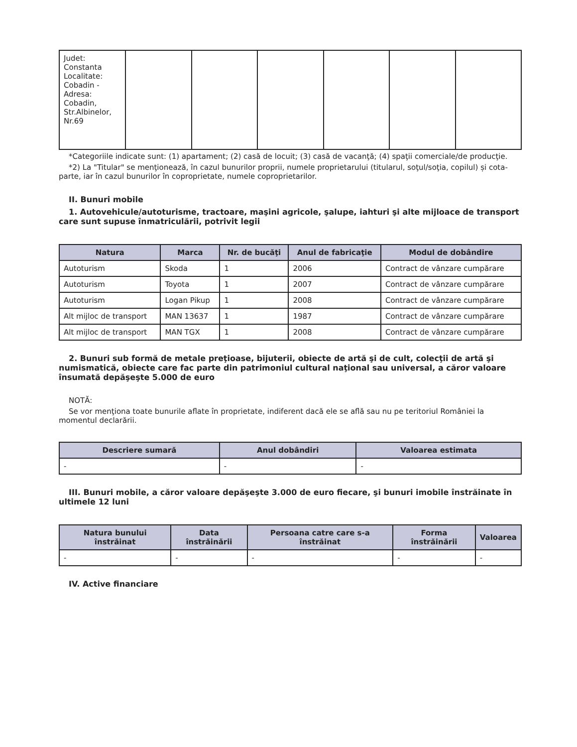| Judet: Constanta Localitate: Cobadin - Adresa: Cobadin, Str.Albinelor, Nr.69 | | | | | | |
*Categoriile indicate sunt: (1) apartament; (2) casă de locuit; (3) casă de vacanţă; (4) spaţii comerciale/de producţie.
*2) La "Titular" se menţionează, în cazul bunurilor proprii, numele proprietarului (titularul, soţul/soţia, copilul) și cota-parte, iar în cazul bunurilor în coproprietate, numele coproprietarilor.
II. Bunuri mobile
1. Autovehicule/autoturisme, tractoare, maşini agricole, şalupe, iahturi şi alte mijloace de transport care sunt supuse înmatriculării, potrivit legii
| Natura | Marca | Nr. de bucăţi | Anul de fabricaţie | Modul de dobândire |
| --- | --- | --- | --- | --- |
| Autoturism | Skoda | 1 | 2006 | Contract de vânzare cumpărare |
| Autoturism | Toyota | 1 | 2007 | Contract de vânzare cumpărare |
| Autoturism | Logan Pikup | 1 | 2008 | Contract de vânzare cumpărare |
| Alt mijloc de transport | MAN 13637 | 1 | 1987 | Contract de vânzare cumpărare |
| Alt mijloc de transport | MAN TGX | 1 | 2008 | Contract de vânzare cumpărare |
2. Bunuri sub formă de metale preţioase, bijuterii, obiecte de artă şi de cult, colecţii de artă şi numismatică, obiecte care fac parte din patrimoniul cultural naţional sau universal, a căror valoare însumată depăşeşte 5.000 de euro
NOTĂ:
Se vor menţiona toate bunurile aflate în proprietate, indiferent dacă ele se află sau nu pe teritoriul României la momentul declarării.
| Descriere sumară | Anul dobândiri | Valoarea estimata |
| --- | --- | --- |
| - | - | - |
III. Bunuri mobile, a căror valoare depăşeşte 3.000 de euro fiecare, şi bunuri imobile înstrăinate în ultimele 12 luni
| Natura bunului înstrăinat | Data înstrăinării | Persoana catre care s-a înstrăinat | Forma înstrăinării | Valoarea |
| --- | --- | --- | --- | --- |
| - | - | - | - | - |
IV. Active financiare